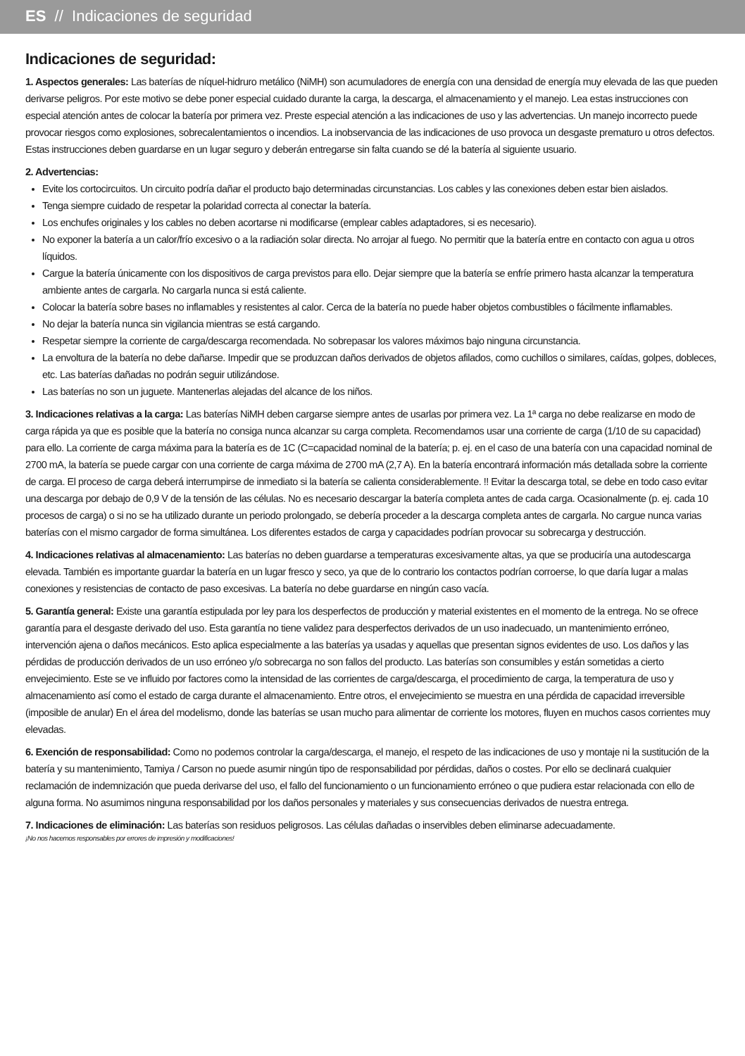ES // Indicaciones de seguridad
Indicaciones de seguridad:
1. Aspectos generales: Las baterías de níquel-hidruro metálico (NiMH) son acumuladores de energía con una densidad de energía muy elevada de las que pueden derivarse peligros. Por este motivo se debe poner especial cuidado durante la carga, la descarga, el almacenamiento y el manejo. Lea estas instrucciones con especial atención antes de colocar la batería por primera vez. Preste especial atención a las indicaciones de uso y las advertencias. Un manejo incorrecto puede provocar riesgos como explosiones, sobrecalentamientos o incendios. La inobservancia de las indicaciones de uso provoca un desgaste prematuro u otros defectos. Estas instrucciones deben guardarse en un lugar seguro y deberán entregarse sin falta cuando se dé la batería al siguiente usuario.
2. Advertencias:
Evite los cortocircuitos. Un circuito podría dañar el producto bajo determinadas circunstancias. Los cables y las conexiones deben estar bien aislados.
Tenga siempre cuidado de respetar la polaridad correcta al conectar la batería.
Los enchufes originales y los cables no deben acortarse ni modificarse (emplear cables adaptadores, si es necesario).
No exponer la batería a un calor/frío excesivo o a la radiación solar directa. No arrojar al fuego. No permitir que la batería entre en contacto con agua u otros líquidos.
Cargue la batería únicamente con los dispositivos de carga previstos para ello. Dejar siempre que la batería se enfríe primero hasta alcanzar la temperatura ambiente antes de cargarla. No cargarla nunca si está caliente.
Colocar la batería sobre bases no inflamables y resistentes al calor. Cerca de la batería no puede haber objetos combustibles o fácilmente inflamables.
No dejar la batería nunca sin vigilancia mientras se está cargando.
Respetar siempre la corriente de carga/descarga recomendada. No sobrepasar los valores máximos bajo ninguna circunstancia.
La envoltura de la batería no debe dañarse. Impedir que se produzcan daños derivados de objetos afilados, como cuchillos o similares, caídas, golpes, dobleces, etc. Las baterías dañadas no podrán seguir utilizándose.
Las baterías no son un juguete. Mantenerlas alejadas del alcance de los niños.
3. Indicaciones relativas a la carga: Las baterías NiMH deben cargarse siempre antes de usarlas por primera vez. La 1ª carga no debe realizarse en modo de carga rápida ya que es posible que la batería no consiga nunca alcanzar su carga completa. Recomendamos usar una corriente de carga (1/10 de su capacidad) para ello. La corriente de carga máxima para la batería es de 1C (C=capacidad nominal de la batería; p. ej. en el caso de una batería con una capacidad nominal de 2700 mA, la batería se puede cargar con una corriente de carga máxima de 2700 mA (2,7 A). En la batería encontrará información más detallada sobre la corriente de carga. El proceso de carga deberá interrumpirse de inmediato si la batería se calienta considerablemente. !! Evitar la descarga total, se debe en todo caso evitar una descarga por debajo de 0,9 V de la tensión de las células. No es necesario descargar la batería completa antes de cada carga. Ocasionalmente (p. ej. cada 10 procesos de carga) o si no se ha utilizado durante un periodo prolongado, se debería proceder a la descarga completa antes de cargarla. No cargue nunca varias baterías con el mismo cargador de forma simultánea. Los diferentes estados de carga y capacidades podrían provocar su sobrecarga y destrucción.
4. Indicaciones relativas al almacenamiento: Las baterías no deben guardarse a temperaturas excesivamente altas, ya que se produciría una autodescarga elevada. También es importante guardar la batería en un lugar fresco y seco, ya que de lo contrario los contactos podrían corroerse, lo que daría lugar a malas conexiones y resistencias de contacto de paso excesivas. La batería no debe guardarse en ningún caso vacía.
5. Garantía general: Existe una garantía estipulada por ley para los desperfectos de producción y material existentes en el momento de la entrega. No se ofrece garantía para el desgaste derivado del uso. Esta garantía no tiene validez para desperfectos derivados de un uso inadecuado, un mantenimiento erróneo, intervención ajena o daños mecánicos. Esto aplica especialmente a las baterías ya usadas y aquellas que presentan signos evidentes de uso. Los daños y las pérdidas de producción derivados de un uso erróneo y/o sobrecarga no son fallos del producto. Las baterías son consumibles y están sometidas a cierto envejecimiento. Este se ve influido por factores como la intensidad de las corrientes de carga/descarga, el procedimiento de carga, la temperatura de uso y almacenamiento así como el estado de carga durante el almacenamiento. Entre otros, el envejecimiento se muestra en una pérdida de capacidad irreversible (imposible de anular) En el área del modelismo, donde las baterías se usan mucho para alimentar de corriente los motores, fluyen en muchos casos corrientes muy elevadas.
6. Exención de responsabilidad: Como no podemos controlar la carga/descarga, el manejo, el respeto de las indicaciones de uso y montaje ni la sustitución de la batería y su mantenimiento, Tamiya / Carson no puede asumir ningún tipo de responsabilidad por pérdidas, daños o costes. Por ello se declinará cualquier reclamación de indemnización que pueda derivarse del uso, el fallo del funcionamiento o un funcionamiento erróneo o que pudiera estar relacionada con ello de alguna forma. No asumimos ninguna responsabilidad por los daños personales y materiales y sus consecuencias derivados de nuestra entrega.
7. Indicaciones de eliminación: Las baterías son residuos peligrosos. Las células dañadas o inservibles deben eliminarse adecuadamente.
¡No nos hacemos responsables por errores de impresión y modificaciones!